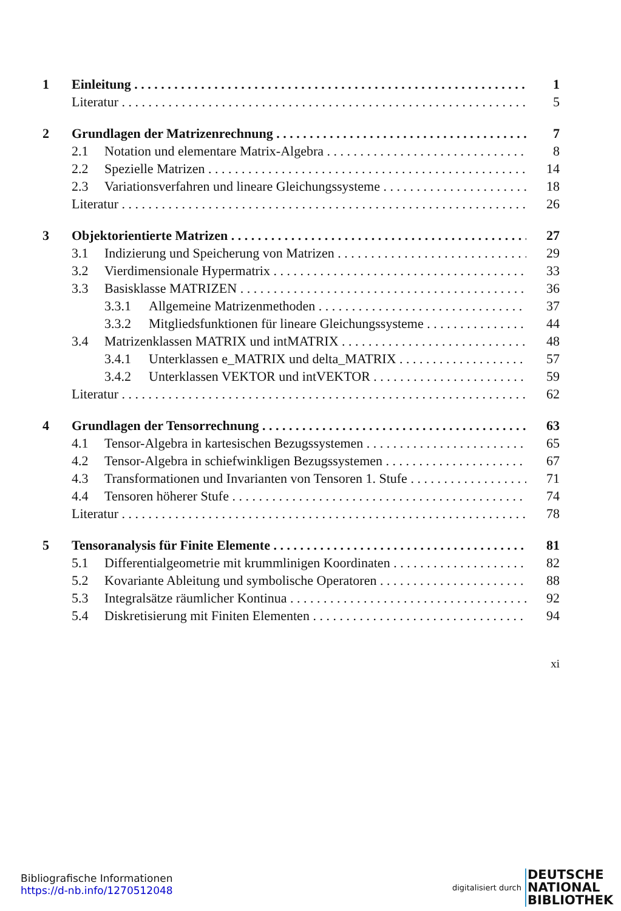1 Einleitung 1
Literatur 5
2 Grundlagen der Matrizenrechnung 7
2.1 Notation und elementare Matrix-Algebra 8
2.2 Spezielle Matrizen 14
2.3 Variationsverfahren und lineare Gleichungssysteme 18
Literatur 26
3 Objektorientierte Matrizen 27
3.1 Indizierung und Speicherung von Matrizen 29
3.2 Vierdimensionale Hypermatrix 33
3.3 Basisklasse MATRIZEN 36
3.3.1 Allgemeine Matrizenmethoden 37
3.3.2 Mitgliedsfunktionen für lineare Gleichungssysteme 44
3.4 Matrizenklassen MATRIX und intMATRIX 48
3.4.1 Unterklassen e_MATRIX und delta_MATRIX 57
3.4.2 Unterklassen VEKTOR und intVEKTOR 59
Literatur 62
4 Grundlagen der Tensorrechnung 63
4.1 Tensor-Algebra in kartesischen Bezugssystemen 65
4.2 Tensor-Algebra in schiefwinkligen Bezugssystemen 67
4.3 Transformationen und Invarianten von Tensoren 1. Stufe 71
4.4 Tensoren höherer Stufe 74
Literatur 78
5 Tensoranalysis für Finite Elemente 81
5.1 Differentialgeometrie mit krummlinigen Koordinaten 82
5.2 Kovariante Ableitung und symbolische Operatoren 88
5.3 Integralsätze räumlicher Kontinua 92
5.4 Diskretisierung mit Finiten Elementen 94
xi
Bibliografische Informationen
https://d-nb.info/1270512048
digitalisiert durch DEUTSCHE
NATIONAL
BIBLIOTHEK